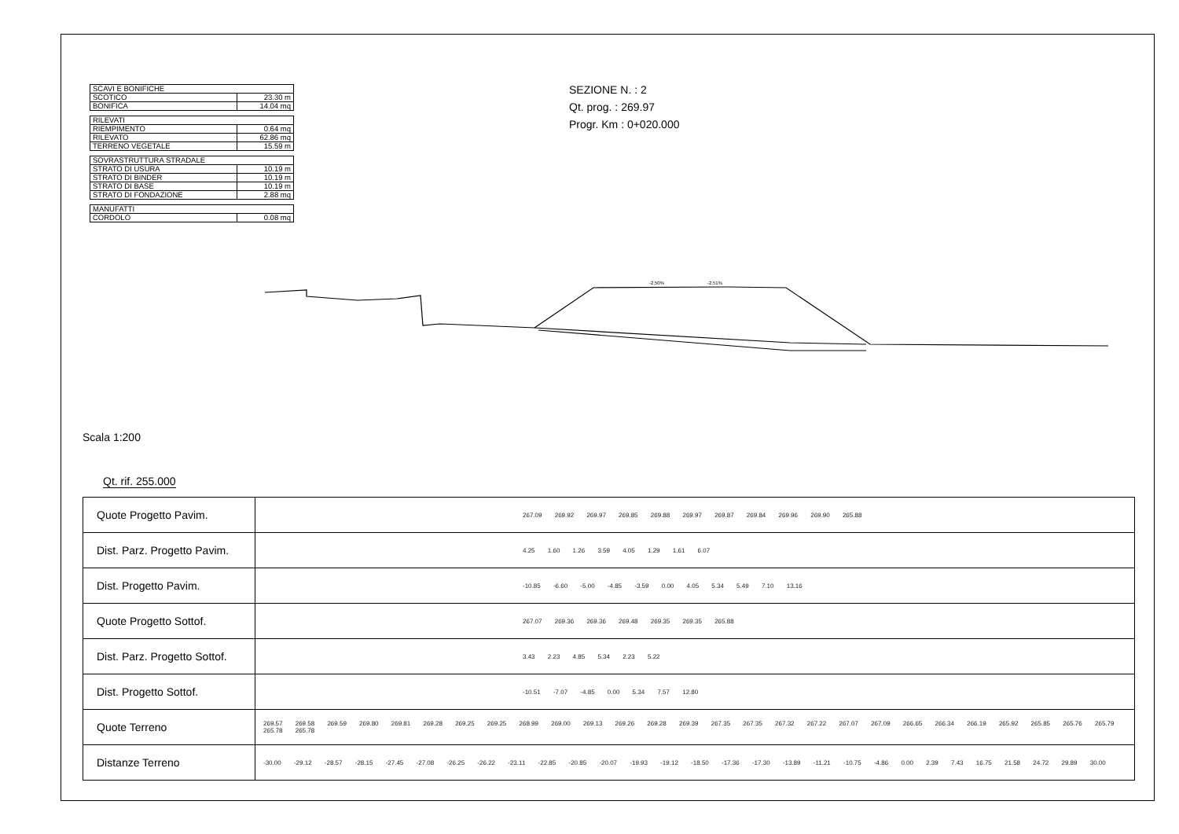-2,50%
-2,51%
| SCAVI E BONIFICHE | |
| SCOTICO | 23.30 m |
| BONIFICA | 14.04 mq |
| RILEVATI | |
| RIEMPIMENTO | 0.64 mq |
| RILEVATO | 62.86 mq |
| TERRENO VEGETALE | 15.59 m |
| SOVRASTRUTTURA STRADALE | |
| STRATO DI USURA | 10.19 m |
| STRATO DI BINDER | 10.19 m |
| STRATO DI BASE | 10.19 m |
| STRATO DI FONDAZIONE | 2.88 mq |
| MANUFATTI | |
| CORDOLO | 0.08 mq |
SEZIONE N. : 2
Qt. prog. : 269.97
Progr. Km : 0+020.000
Scala 1:200
Qt. rif. 255.000
| Quote Progetto Pavim. | 267.09 269.92 269.97 269.85 269.88 269.97 269.87 269.84 269.96 269.90 265.88 |
| Dist. Parz. Progetto Pavim. | 4.25 1.60 1.26 3.59 4.05 1.29 1.61 6.07 |
| Dist. Progetto Pavim. | -10.85 -6.60 -5.00 -4.85 -3.59 0.00 4.05 5.34 5.49 7.10 13.16 |
| Quote Progetto Sottof. | 267.07 269.36 269.36 269.48 269.35 269.35 265.88 |
| Dist. Parz. Progetto Sottof. | 3.43 2.23 4.85 5.34 2.23 5.22 |
| Dist. Progetto Sottof. | -10.51 -7.07 -4.85 0.00 5.34 7.57 12.80 |
| Quote Terreno | 269.57 269.58 269.59 269.80 269.81 269.28 269.25 269.25 268.99 269.00 269.13 269.26 269.28 269.39 267.35 267.35 267.32 267.22 267.07 267.09 266.65 266.34 266.19 265.92 265.85 265.76 265.79 265.78 265.78 |
| Distanze Terreno | -30.00 -29.12 -28.57 -28.15 -27.45 -27.08 -26.25 -26.22 -23.11 -22.85 -20.85 -20.07 -19.93 -19.12 -18.50 -17.36 -17.30 -13.89 -11.21 -10.75 -4.86 0.00 2.39 7.43 16.75 21.58 24.72 29.89 30.00 |